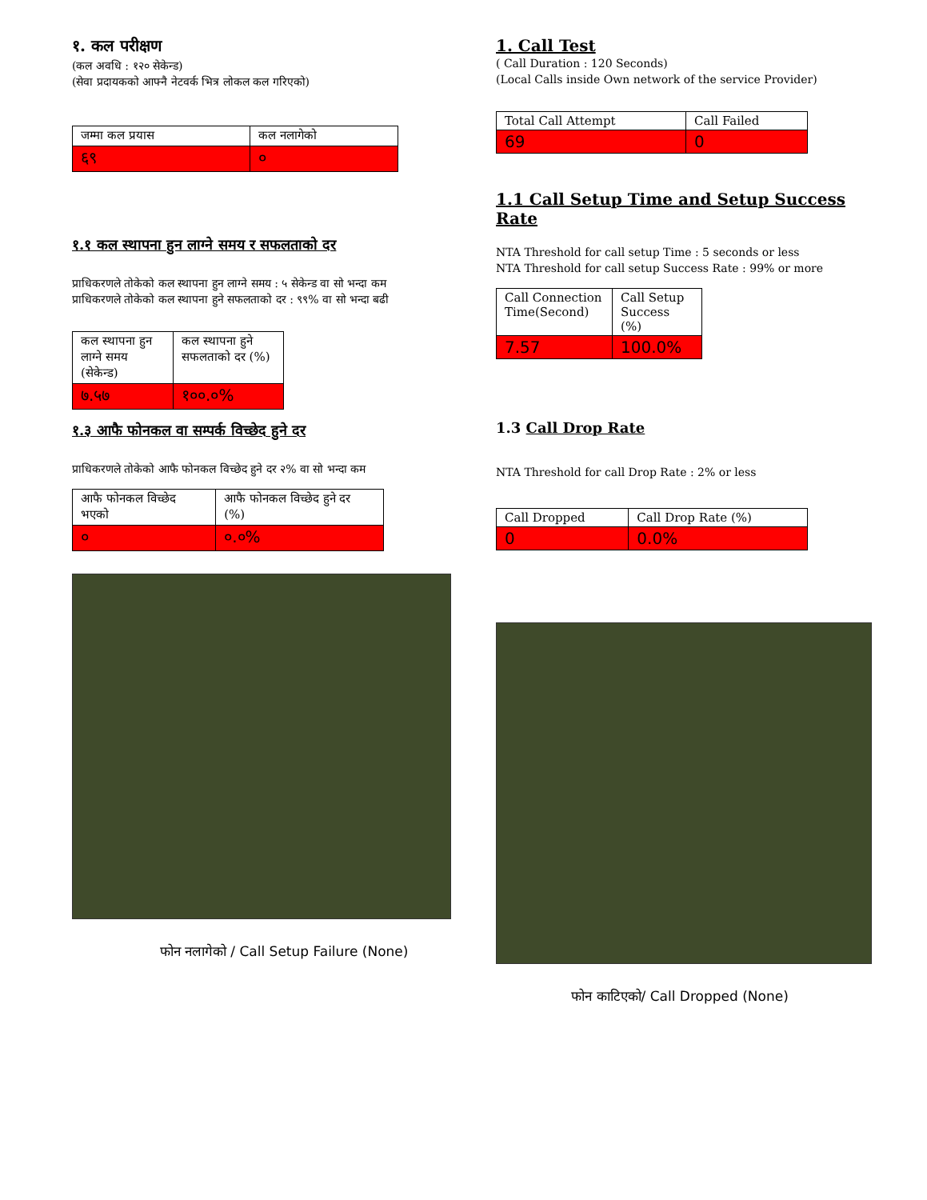१. कल परीक्षण
(कल अवधि : १२० सेकेन्ड)
(सेवा प्रदायकको आफ्नै नेटवर्क भित्र लोकल कल गरिएको)
| जम्मा कल प्रयास | कल नलागेको |
| --- | --- |
| ६९ | ० |
१.१ कल स्थापना हुन लाग्ने समय र सफलताको दर
प्राधिकरणले तोकेको कल स्थापना हुन लाग्ने समय : ५ सेकेन्ड वा सो भन्दा कम
प्राधिकरणले तोकेको कल स्थापना हुने सफलताको दर : ९९% वा सो भन्दा बढी
| कल स्थापना हुन लाग्ने समय (सेकेन्ड) | कल स्थापना हुने सफलताको दर (%) |
| --- | --- |
| ७.५७ | १००.०% |
१.३ आफै फोनकल वा सम्पर्क विच्छेद हुने दर
प्राधिकरणले तोकेको आफै फोनकल विच्छेद हुने दर २% वा सो भन्दा कम
| आफै फोनकल विच्छेद भएको | आफै फोनकल विच्छेद हुने दर (%) |
| --- | --- |
| ० | ०.०% |
फोन नलागेको / Call Setup Failure (None)
1. Call Test
( Call Duration : 120 Seconds)
(Local Calls inside Own network of the service Provider)
| Total Call Attempt | Call Failed |
| --- | --- |
| 69 | 0 |
1.1 Call Setup Time and Setup Success Rate
NTA Threshold for call setup Time : 5 seconds or less
NTA Threshold for call setup Success Rate : 99% or more
| Call Connection Time(Second) | Call Setup Success (%) |
| --- | --- |
| 7.57 | 100.0% |
1.3 Call Drop Rate
NTA Threshold for call Drop Rate : 2% or less
| Call Dropped | Call Drop Rate (%) |
| --- | --- |
| 0 | 0.0% |
फोन काटिएको/ Call Dropped (None)